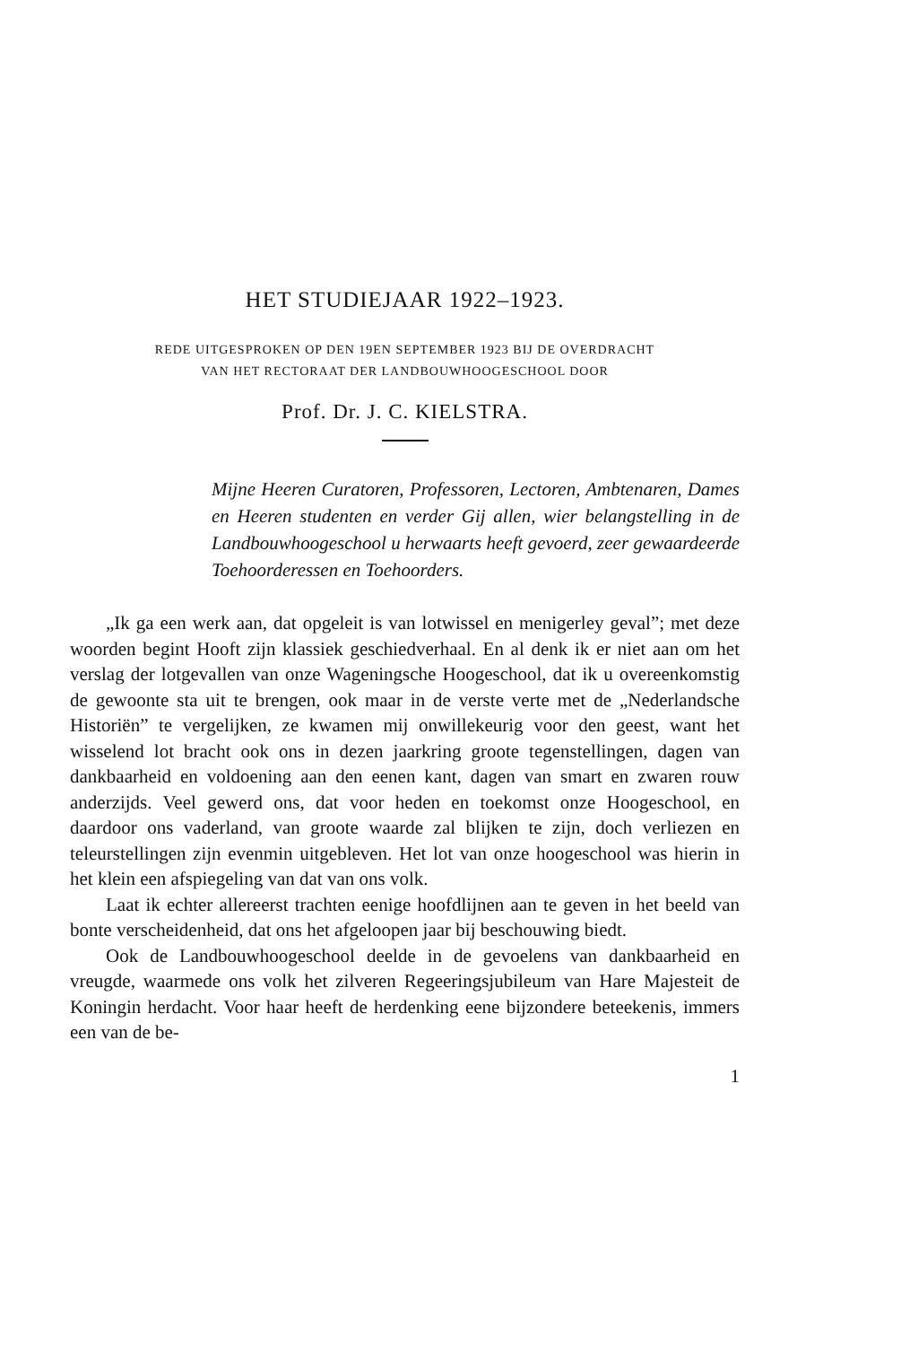HET STUDIEJAAR 1922–1923.
REDE UITGESPROKEN OP DEN 19EN SEPTEMBER 1923 BIJ DE OVERDRACHT
VAN HET RECTORAAT DER LANDBOUWHOOGESCHOOL DOOR
Prof. Dr. J. C. KIELSTRA.
Mijne Heeren Curatoren, Professoren, Lectoren, Ambtenaren, Dames en Heeren studenten en verder Gij allen, wier belangstelling in de Landbouwhoogeschool u herwaarts heeft gevoerd, zeer gewaardeerde Toehoorderessen en Toehoorders.
„Ik ga een werk aan, dat opgeleit is van lotwissel en menigerley geval”; met deze woorden begint Hooft zijn klassiek geschiedverhaal. En al denk ik er niet aan om het verslag der lotgevallen van onze Wageningsche Hoogeschool, dat ik u overeenkomstig de gewoonte sta uit te brengen, ook maar in de verste verte met de „Nederlandsche Historiën” te vergelijken, ze kwamen mij onwillekeurig voor den geest, want het wisselend lot bracht ook ons in dezen jaarkring groote tegenstellingen, dagen van dankbaarheid en voldoening aan den eenen kant, dagen van smart en zwaren rouw anderzijds. Veel gewerd ons, dat voor heden en toekomst onze Hoogeschool, en daardoor ons vaderland, van groote waarde zal blijken te zijn, doch verliezen en teleurstellingen zijn evenmin uitgebleven. Het lot van onze hoogeschool was hierin in het klein een afspiegeling van dat van ons volk.
Laat ik echter allereerst trachten eenige hoofdlijnen aan te geven in het beeld van bonte verscheidenheid, dat ons het afgeloopen jaar bij beschouwing biedt.
Ook de Landbouwhoogeschool deelde in de gevoelens van dankbaarheid en vreugde, waarmede ons volk het zilveren Regeeringsjubileum van Hare Majesteit de Koningin herdacht. Voor haar heeft de herdenking eene bijzondere beteekenis, immers een van de be-
1